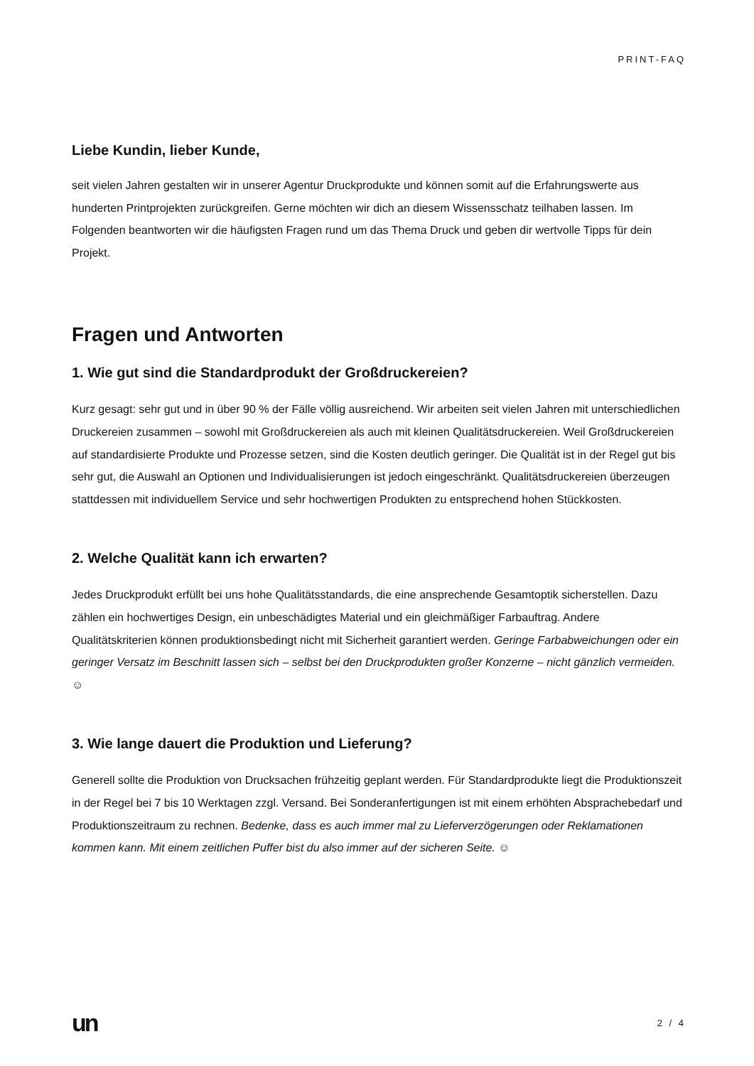PRINT-FAQ
Liebe Kundin, lieber Kunde,
seit vielen Jahren gestalten wir in unserer Agentur Druckprodukte und können somit auf die Erfahrungswerte aus hunderten Printprojekten zurückgreifen. Gerne möchten wir dich an diesem Wissensschatz teilhaben lassen. Im Folgenden beantworten wir die häufigsten Fragen rund um das Thema Druck und geben dir wertvolle Tipps für dein Projekt.
Fragen und Antworten
1. Wie gut sind die Standardprodukt der Großdruckereien?
Kurz gesagt: sehr gut und in über 90 % der Fälle völlig ausreichend. Wir arbeiten seit vielen Jahren mit unterschiedlichen Druckereien zusammen – sowohl mit Großdruckereien als auch mit kleinen Qualitätsdruckereien. Weil Großdruckereien auf standardisierte Produkte und Prozesse setzen, sind die Kosten deutlich geringer. Die Qualität ist in der Regel gut bis sehr gut, die Auswahl an Optionen und Individualisierungen ist jedoch eingeschränkt. Qualitätsdruckereien überzeugen stattdessen mit individuellem Service und sehr hochwertigen Produkten zu entsprechend hohen Stückkosten.
2. Welche Qualität kann ich erwarten?
Jedes Druckprodukt erfüllt bei uns hohe Qualitätsstandards, die eine ansprechende Gesamtoptik sicherstellen. Dazu zählen ein hochwertiges Design, ein unbeschädigtes Material und ein gleichmäßiger Farbauftrag. Andere Qualitätskriterien können produktionsbedingt nicht mit Sicherheit garantiert werden. Geringe Farbabweichungen oder ein geringer Versatz im Beschnitt lassen sich – selbst bei den Druckprodukten großer Konzerne – nicht gänzlich vermeiden. ☺
3. Wie lange dauert die Produktion und Lieferung?
Generell sollte die Produktion von Drucksachen frühzeitig geplant werden. Für Standardprodukte liegt die Produktionszeit in der Regel bei 7 bis 10 Werktagen zzgl. Versand. Bei Sonderanfertigungen ist mit einem erhöhten Absprachebedarf und Produktionszeitraum zu rechnen. Bedenke, dass es auch immer mal zu Lieferverzögerungen oder Reklamationen kommen kann. Mit einem zeitlichen Puffer bist du also immer auf der sicheren Seite. ☺
un 2 / 4